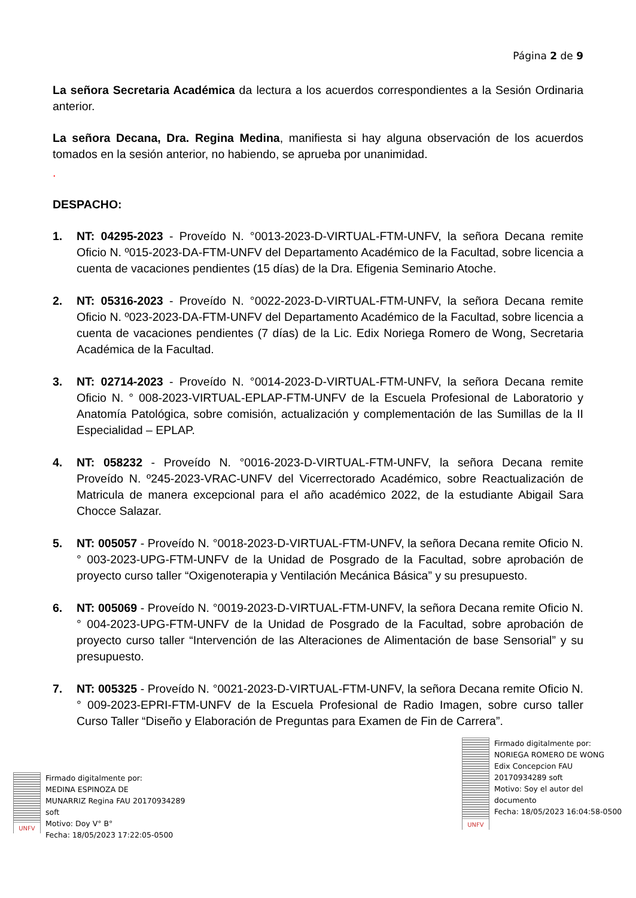Página 2 de 9
La señora Secretaria Académica da lectura a los acuerdos correspondientes a la Sesión Ordinaria anterior.
La señora Decana, Dra. Regina Medina, manifiesta si hay alguna observación de los acuerdos tomados en la sesión anterior, no habiendo, se aprueba por unanimidad.
.
DESPACHO:
1. NT: 04295-2023 - Proveído N. °0013-2023-D-VIRTUAL-FTM-UNFV, la señora Decana remite Oficio N. º015-2023-DA-FTM-UNFV del Departamento Académico de la Facultad, sobre licencia a cuenta de vacaciones pendientes (15 días) de la Dra. Efigenia Seminario Atoche.
2. NT: 05316-2023 - Proveído N. °0022-2023-D-VIRTUAL-FTM-UNFV, la señora Decana remite Oficio N. º023-2023-DA-FTM-UNFV del Departamento Académico de la Facultad, sobre licencia a cuenta de vacaciones pendientes (7 días) de la Lic. Edix Noriega Romero de Wong, Secretaria Académica de la Facultad.
3. NT: 02714-2023 - Proveído N. °0014-2023-D-VIRTUAL-FTM-UNFV, la señora Decana remite Oficio N. ° 008-2023-VIRTUAL-EPLAP-FTM-UNFV de la Escuela Profesional de Laboratorio y Anatomía Patológica, sobre comisión, actualización y complementación de las Sumillas de la II Especialidad – EPLAP.
4. NT: 058232 - Proveído N. °0016-2023-D-VIRTUAL-FTM-UNFV, la señora Decana remite Proveído N. º245-2023-VRAC-UNFV del Vicerrectorado Académico, sobre Reactualización de Matricula de manera excepcional para el año académico 2022, de la estudiante Abigail Sara Chocce Salazar.
5. NT: 005057 - Proveído N. °0018-2023-D-VIRTUAL-FTM-UNFV, la señora Decana remite Oficio N. ° 003-2023-UPG-FTM-UNFV de la Unidad de Posgrado de la Facultad, sobre aprobación de proyecto curso taller “Oxigenoterapia y Ventilación Mecánica Básica” y su presupuesto.
6. NT: 005069 - Proveído N. °0019-2023-D-VIRTUAL-FTM-UNFV, la señora Decana remite Oficio N. ° 004-2023-UPG-FTM-UNFV de la Unidad de Posgrado de la Facultad, sobre aprobación de proyecto curso taller “Intervención de las Alteraciones de Alimentación de base Sensorial” y su presupuesto.
7. NT: 005325 - Proveído N. °0021-2023-D-VIRTUAL-FTM-UNFV, la señora Decana remite Oficio N. ° 009-2023-EPRI-FTM-UNFV de la Escuela Profesional de Radio Imagen, sobre curso taller Curso Taller “Diseño y Elaboración de Preguntas para Examen de Fin de Carrera”.
UNFV
Firmado digitalmente por:
MEDINA ESPINOZA DE
MUNARRIZ Regina FAU 20170934289
soft
Motivo: Doy V° B°
Fecha: 18/05/2023 17:22:05-0500
UNFV
Firmado digitalmente por:
NORIEGA ROMERO DE WONG
Edix Concepcion FAU
20170934289 soft
Motivo: Soy el autor del
documento
Fecha: 18/05/2023 16:04:58-0500